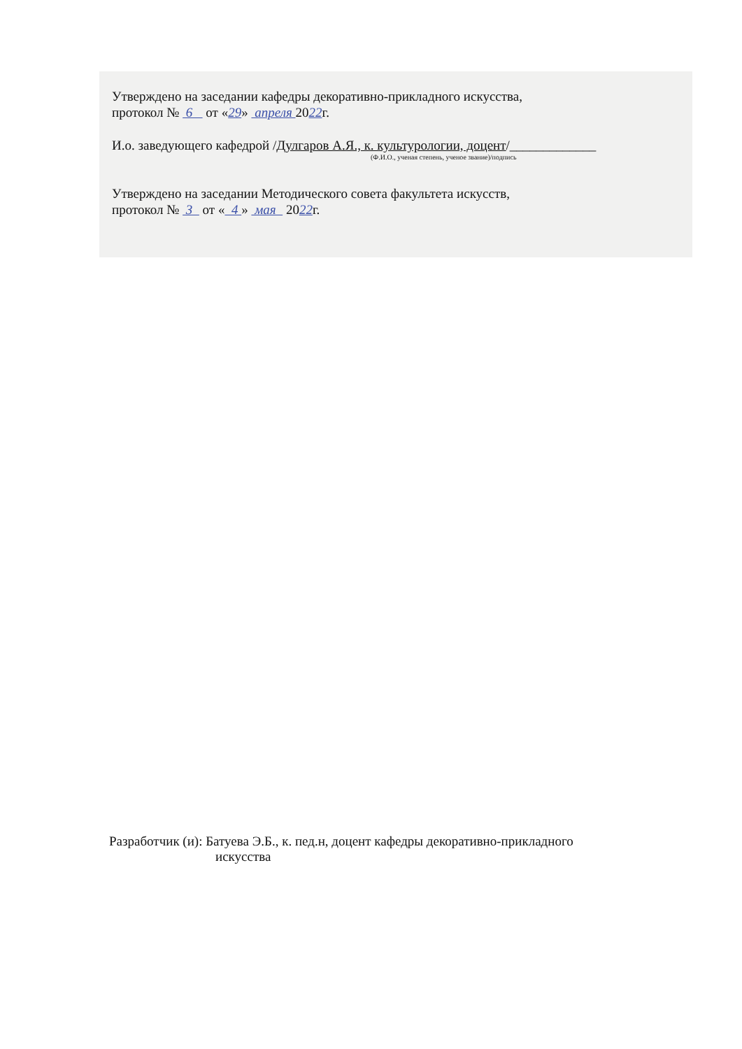Утверждено на заседании кафедры декоративно-прикладного искусства,
протокол № 6 от «29» апреля 2022г.
И.о. заведующего кафедрой /Дулгаров А.Я., к. культурологии, доцент/_____________
(Ф.И.О., ученая степень, ученое звание)/подпись
Утверждено на заседании Методического совета факультета искусств,
протокол № 3 от « 4 » мая 2022г.
Разработчик (и): Батуева Э.Б., к. пед.н, доцент кафедры декоративно-прикладного
искусства